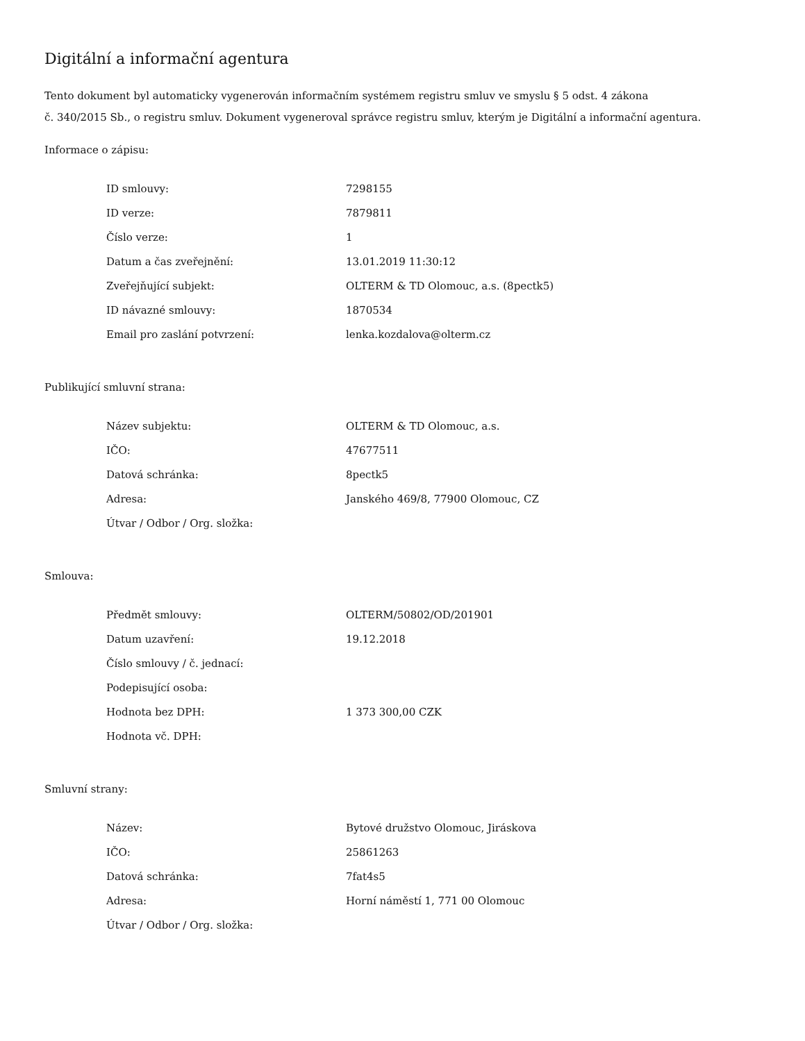Digitální a informační agentura
Tento dokument byl automaticky vygenerován informačním systémem registru smluv ve smyslu § 5 odst. 4 zákona
č. 340/2015 Sb., o registru smluv. Dokument vygeneroval správce registru smluv, kterým je Digitální a informační agentura.
Informace o zápisu:
| ID smlouvy: | 7298155 |
| ID verze: | 7879811 |
| Číslo verze: | 1 |
| Datum a čas zveřejnění: | 13.01.2019 11:30:12 |
| Zveřejňující subjekt: | OLTERM & TD Olomouc, a.s. (8pectk5) |
| ID návazné smlouvy: | 1870534 |
| Email pro zaslání potvrzení: | lenka.kozdalova@olterm.cz |
Publikující smluvní strana:
| Název subjektu: | OLTERM & TD Olomouc, a.s. |
| IČO: | 47677511 |
| Datová schránka: | 8pectk5 |
| Adresa: | Janského 469/8, 77900 Olomouc, CZ |
| Útvar / Odbor / Org. složka: | |
Smlouva:
| Předmět smlouvy: | OLTERM/50802/OD/201901 |
| Datum uzavření: | 19.12.2018 |
| Číslo smlouvy / č. jednací: | |
| Podepisující osoba: | |
| Hodnota bez DPH: | 1 373 300,00 CZK |
| Hodnota vč. DPH: | |
Smluvní strany:
| Název: | Bytové družstvo Olomouc, Jiráskova |
| IČO: | 25861263 |
| Datová schránka: | 7fat4s5 |
| Adresa: | Horní náměstí 1, 771 00 Olomouc |
| Útvar / Odbor / Org. složka: | |